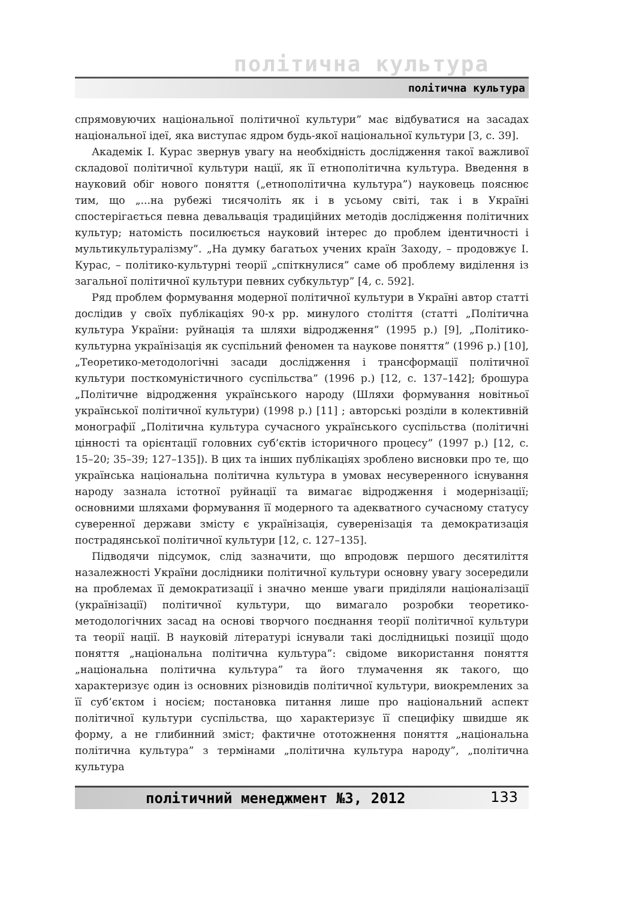політична культура
політична культура
спрямовуючих національної політичної культури” має відбуватися на засадах національної ідеї, яка виступає ядром будь-якої національної культури [3, с. 39].
Академік І. Курас звернув увагу на необхідність дослідження такої важливої складової політичної культури нації, як її етнополітична культура. Введення в науковий обіг нового поняття („етнополітична культура”) науковець пояснює тим, що „...на рубежі тисячоліть як і в усьому світі, так і в Україні спостерігається певна девальвація традиційних методів дослідження політичних культур; натомість посилюється науковий інтерес до проблем ідентичності і мультикультуралізму”. „На думку багатьох учених країн Заходу, – продовжує І. Курас, – політико-культурні теорії „спіткнулися” саме об проблему виділення із загальної політичної культури певних субкультур” [4, с. 592].
Ряд проблем формування модерної політичної культури в Україні автор статті дослідив у своїх публікаціях 90-х рр. минулого століття (статті „Політична культура України: руйнація та шляхи відродження” (1995 р.) [9], „Політико-культурна українізація як суспільний феномен та наукове поняття” (1996 р.) [10], „Теоретико-методологічні засади дослідження і трансформації політичної культури посткомуністичного суспільства” (1996 р.) [12, с. 137–142]; брошура „Політичне відродження українського народу (Шляхи формування новітньої української політичної культури) (1998 р.) [11] ; авторські розділи в колективній монографії „Політична культура сучасного українського суспільства (політичні цінності та орієнтації головних суб’єктів історичного процесу” (1997 р.) [12, с. 15–20; 35–39; 127–135]). В цих та інших публікаціях зроблено висновки про те, що українська національна політична культура в умовах несуверенного існування народу зазнала істотної руйнації та вимагає відродження і модернізації; основними шляхами формування її модерного та адекватного сучасному статусу суверенної держави змісту є українізація, суверенізація та демократизація пострадянської політичної культури [12, с. 127–135].
Підводячи підсумок, слід зазначити, що впродовж першого десятиліття назалежності України дослідники політичної культури основну увагу зосередили на проблемах її демократизації і значно менше уваги приділяли націоналізації (українізації) політичної культури, що вимагало розробки теоретико-методологічних засад на основі творчого поєднання теорії політичної культури та теорії нації. В науковій літературі існували такі дослідницькі позиції щодо поняття „національна політична культура”: свідоме використання поняття „національна політична культура” та його тлумачення як такого, що характеризує один із основних різновидів політичної культури, виокремлених за її суб’єктом і носієм; постановка питання лише про національний аспект політичної культури суспільства, що характеризує її специфіку швидше як форму, а не глибинний зміст; фактичне ототожнення поняття „національна політична культура” з термінами „політична культура народу”, „політична культура
політичний менеджмент №3, 2012 133